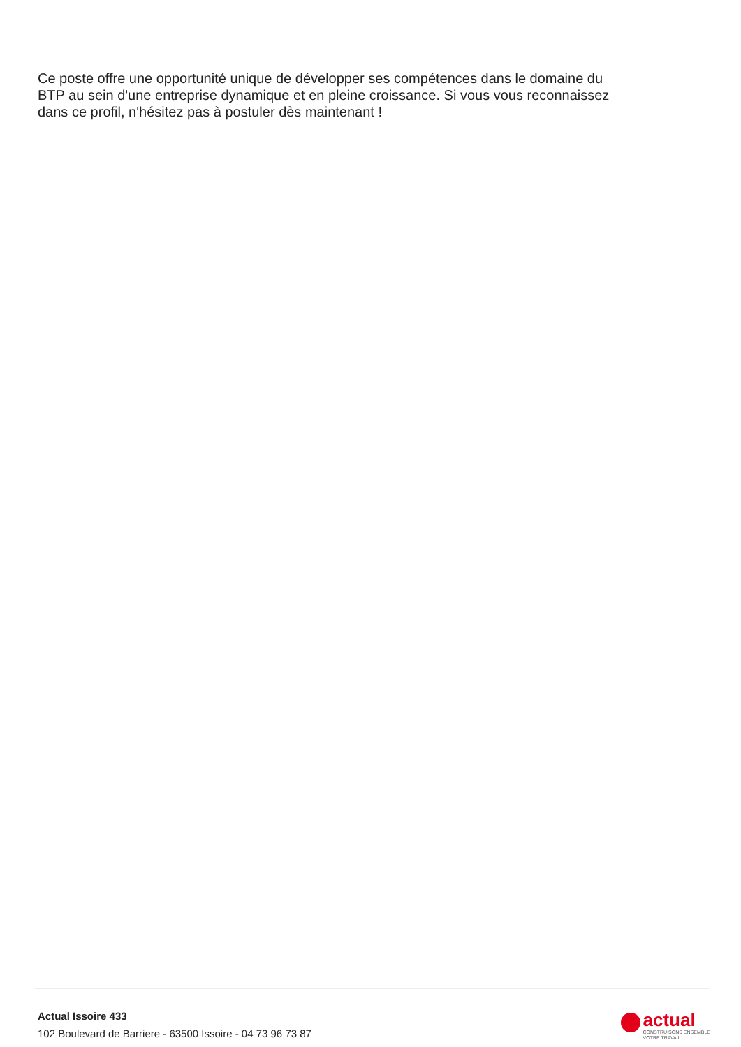Ce poste offre une opportunité unique de développer ses compétences dans le domaine du BTP au sein d'une entreprise dynamique et en pleine croissance. Si vous vous reconnaissez dans ce profil, n'hésitez pas à postuler dès maintenant !
Actual Issoire 433
102 Boulevard de Barriere - 63500 Issoire - 04 73 96 73 87
actual
CONSTRUISONS ENSEMBLE
VOTRE TRAVAIL